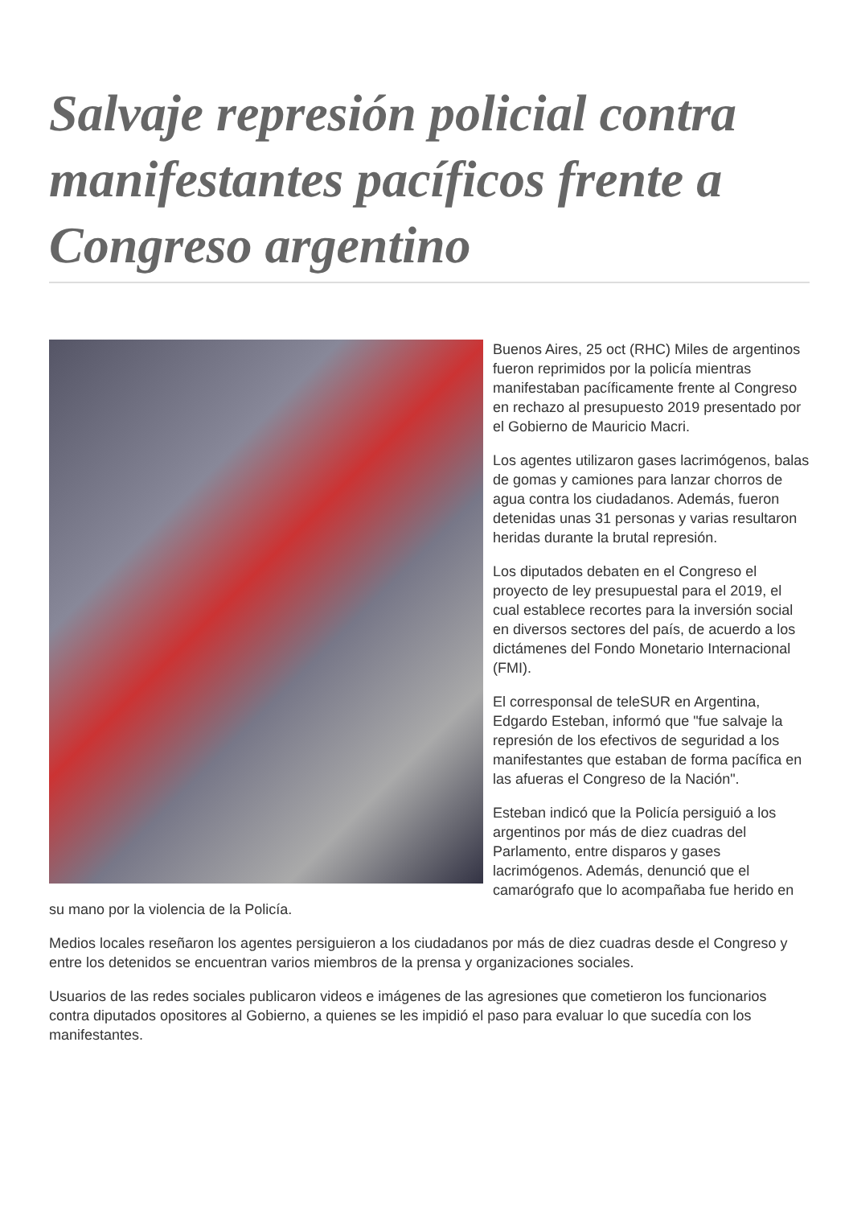Salvaje represión policial contra manifestantes pacíficos frente a Congreso argentino
Buenos Aires, 25 oct (RHC) Miles de argentinos fueron reprimidos por la policía mientras manifestaban pacíficamente frente al Congreso en rechazo al presupuesto 2019 presentado por el Gobierno de Mauricio Macri.
Los agentes utilizaron gases lacrimógenos, balas de gomas y camiones para lanzar chorros de agua contra los ciudadanos. Además, fueron detenidas unas 31 personas y varias resultaron heridas durante la brutal represión.
Los diputados debaten en el Congreso el proyecto de ley presupuestal para el 2019, el cual establece recortes para la inversión social en diversos sectores del país, de acuerdo a los dictámenes del Fondo Monetario Internacional (FMI).
El corresponsal de teleSUR en Argentina, Edgardo Esteban, informó que "fue salvaje la represión de los efectivos de seguridad a los manifestantes que estaban de forma pacífica en las afueras el Congreso de la Nación".
Esteban indicó que la Policía persiguió a los argentinos por más de diez cuadras del Parlamento, entre disparos y gases lacrimógenos. Además, denunció que el camarógrafo que lo acompañaba fue herido en su mano por la violencia de la Policía.
Medios locales reseñaron los agentes persiguieron a los ciudadanos por más de diez cuadras desde el Congreso y entre los detenidos se encuentran varios miembros de la prensa y organizaciones sociales.
Usuarios de las redes sociales publicaron videos e imágenes de las agresiones que cometieron los funcionarios contra diputados opositores al Gobierno, a quienes se les impidió el paso para evaluar lo que sucedía con los manifestantes.